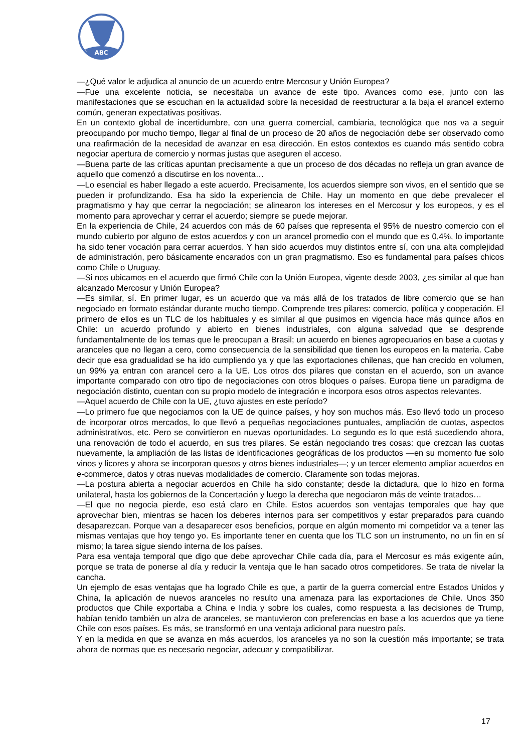ABC
—¿Qué valor le adjudica al anuncio de un acuerdo entre Mercosur y Unión Europea?
—Fue una excelente noticia, se necesitaba un avance de este tipo. Avances como ese, junto con las manifestaciones que se escuchan en la actualidad sobre la necesidad de reestructurar a la baja el arancel externo común, generan expectativas positivas.
En un contexto global de incertidumbre, con una guerra comercial, cambiaria, tecnológica que nos va a seguir preocupando por mucho tiempo, llegar al final de un proceso de 20 años de negociación debe ser observado como una reafirmación de la necesidad de avanzar en esa dirección. En estos contextos es cuando más sentido cobra negociar apertura de comercio y normas justas que aseguren el acceso.
—Buena parte de las críticas apuntan precisamente a que un proceso de dos décadas no refleja un gran avance de aquello que comenzó a discutirse en los noventa…
—Lo esencial es haber llegado a este acuerdo. Precisamente, los acuerdos siempre son vivos, en el sentido que se pueden ir profundizando. Esa ha sido la experiencia de Chile. Hay un momento en que debe prevalecer el pragmatismo y hay que cerrar la negociación; se alinearon los intereses en el Mercosur y los europeos, y es el momento para aprovechar y cerrar el acuerdo; siempre se puede mejorar.
En la experiencia de Chile, 24 acuerdos con más de 60 países que representa el 95% de nuestro comercio con el mundo cubierto por alguno de estos acuerdos y con un arancel promedio con el mundo que es 0,4%, lo importante ha sido tener vocación para cerrar acuerdos. Y han sido acuerdos muy distintos entre sí, con una alta complejidad de administración, pero básicamente encarados con un gran pragmatismo. Eso es fundamental para países chicos como Chile o Uruguay.
—Si nos ubicamos en el acuerdo que firmó Chile con la Unión Europea, vigente desde 2003, ¿es similar al que han alcanzado Mercosur y Unión Europea?
—Es similar, sí. En primer lugar, es un acuerdo que va más allá de los tratados de libre comercio que se han negociado en formato estándar durante mucho tiempo. Comprende tres pilares: comercio, política y cooperación. El primero de ellos es un TLC de los habituales y es similar al que pusimos en vigencia hace más quince años en Chile: un acuerdo profundo y abierto en bienes industriales, con alguna salvedad que se desprende fundamentalmente de los temas que le preocupan a Brasil; un acuerdo en bienes agropecuarios en base a cuotas y aranceles que no llegan a cero, como consecuencia de la sensibilidad que tienen los europeos en la materia. Cabe decir que esa gradualidad se ha ido cumpliendo ya y que las exportaciones chilenas, que han crecido en volumen, un 99% ya entran con arancel cero a la UE. Los otros dos pilares que constan en el acuerdo, son un avance importante comparado con otro tipo de negociaciones con otros bloques o países. Europa tiene un paradigma de negociación distinto, cuentan con su propio modelo de integración e incorpora esos otros aspectos relevantes.
—Aquel acuerdo de Chile con la UE, ¿tuvo ajustes en este período?
—Lo primero fue que negociamos con la UE de quince países, y hoy son muchos más. Eso llevó todo un proceso de incorporar otros mercados, lo que llevó a pequeñas negociaciones puntuales, ampliación de cuotas, aspectos administrativos, etc. Pero se convirtieron en nuevas oportunidades. Lo segundo es lo que está sucediendo ahora, una renovación de todo el acuerdo, en sus tres pilares. Se están negociando tres cosas: que crezcan las cuotas nuevamente, la ampliación de las listas de identificaciones geográficas de los productos —en su momento fue solo vinos y licores y ahora se incorporan quesos y otros bienes industriales—; y un tercer elemento ampliar acuerdos en e-commerce, datos y otras nuevas modalidades de comercio. Claramente son todas mejoras.
—La postura abierta a negociar acuerdos en Chile ha sido constante; desde la dictadura, que lo hizo en forma unilateral, hasta los gobiernos de la Concertación y luego la derecha que negociaron más de veinte tratados…
—El que no negocia pierde, eso está claro en Chile. Estos acuerdos son ventajas temporales que hay que aprovechar bien, mientras se hacen los deberes internos para ser competitivos y estar preparados para cuando desaparezcan. Porque van a desaparecer esos beneficios, porque en algún momento mi competidor va a tener las mismas ventajas que hoy tengo yo. Es importante tener en cuenta que los TLC son un instrumento, no un fin en sí mismo; la tarea sigue siendo interna de los países.
Para esa ventaja temporal que digo que debe aprovechar Chile cada día, para el Mercosur es más exigente aún, porque se trata de ponerse al día y reducir la ventaja que le han sacado otros competidores. Se trata de nivelar la cancha.
Un ejemplo de esas ventajas que ha logrado Chile es que, a partir de la guerra comercial entre Estados Unidos y China, la aplicación de nuevos aranceles no resulto una amenaza para las exportaciones de Chile. Unos 350 productos que Chile exportaba a China e India y sobre los cuales, como respuesta a las decisiones de Trump, habían tenido también un alza de aranceles, se mantuvieron con preferencias en base a los acuerdos que ya tiene Chile con esos países. Es más, se transformó en una ventaja adicional para nuestro país.
Y en la medida en que se avanza en más acuerdos, los aranceles ya no son la cuestión más importante; se trata ahora de normas que es necesario negociar, adecuar y compatibilizar.
17